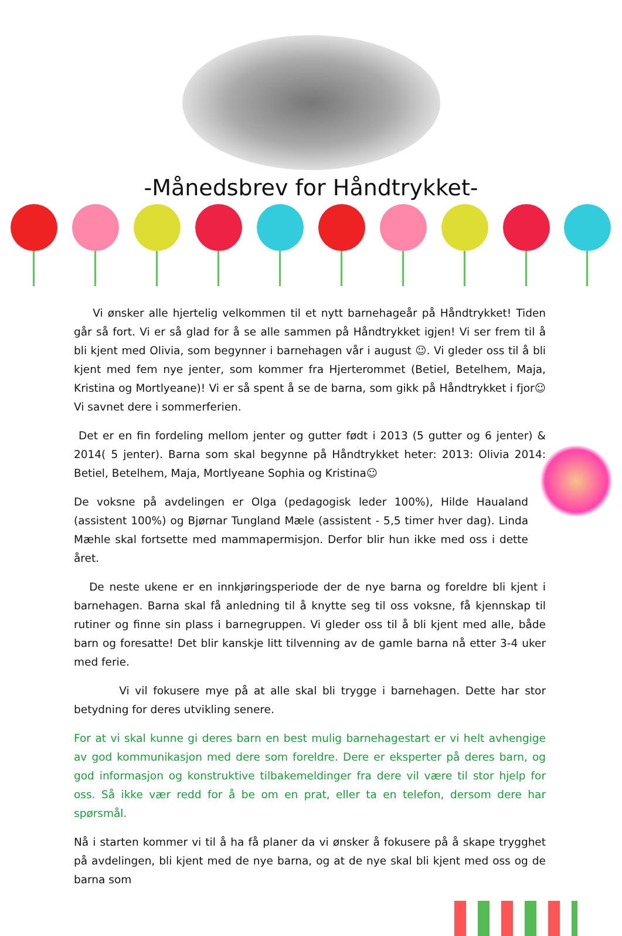-Månedsbrev for Håndtrykket-
Vi ønsker alle hjertelig velkommen til et nytt barnehageår på Håndtrykket! Tiden går så fort. Vi er så glad for å se alle sammen på Håndtrykket igjen! Vi ser frem til å bli kjent med Olivia, som begynner i barnehagen vår i august ☺. Vi gleder oss til å bli kjent med fem nye jenter, som kommer fra Hjerterommet (Betiel, Betelhem, Maja, Kristina og Mortlyeane)! Vi er så spent å se de barna, som gikk på Håndtrykket i fjor☺ Vi savnet dere i sommerferien.
Det er en fin fordeling mellom jenter og gutter født i 2013 (5 gutter og 6 jenter) & 2014( 5 jenter). Barna som skal begynne på Håndtrykket heter: 2013: Olivia 2014: Betiel, Betelhem, Maja, Mortlyeane Sophia og Kristina☺
De voksne på avdelingen er Olga (pedagogisk leder 100%), Hilde Haualand (assistent 100%) og Bjørnar Tungland Mæle (assistent - 5,5 timer hver dag). Linda Mæhle skal fortsette med mammapermisjon. Derfor blir hun ikke med oss i dette året.
De neste ukene er en innkjøringsperiode der de nye barna og foreldre bli kjent i barnehagen. Barna skal få anledning til å knytte seg til oss voksne, få kjennskap til rutiner og finne sin plass i barnegruppen. Vi gleder oss til å bli kjent med alle, både barn og foresatte! Det blir kanskje litt tilvenning av de gamle barna nå etter 3-4 uker med ferie.
Vi vil fokusere mye på at alle skal bli trygge i barnehagen. Dette har stor betydning for deres utvikling senere.
For at vi skal kunne gi deres barn en best mulig barnehagestart er vi helt avhengige av god kommunikasjon med dere som foreldre. Dere er eksperter på deres barn, og god informasjon og konstruktive tilbakemeldinger fra dere vil være til stor hjelp for oss. Så ikke vær redd for å be om en prat, eller ta en telefon, dersom dere har spørsmål.
Nå i starten kommer vi til å ha få planer da vi ønsker å fokusere på å skape trygghet på avdelingen, bli kjent med de nye barna, og at de nye skal bli kjent med oss og de barna som